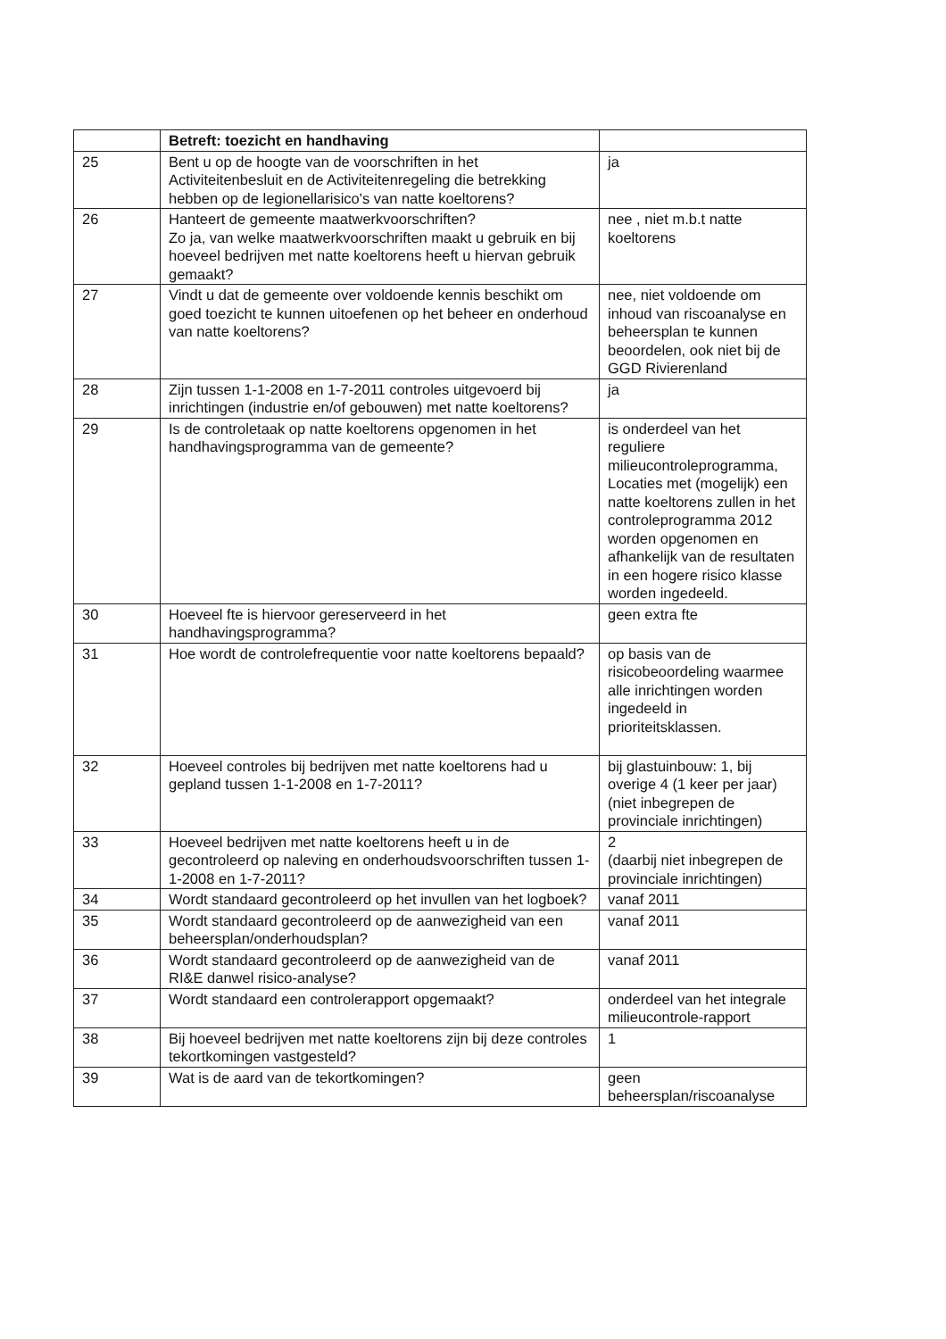| | Betreft: toezicht en handhaving | |
| 25 | Bent u op de hoogte van de voorschriften in het Activiteitenbesluit en de Activiteitenregeling die betrekking hebben op de legionellarisico's van natte koeltorens? | ja |
| 26 | Hanteert de gemeente maatwerkvoorschriften? Zo ja, van welke maatwerkvoorschriften maakt u gebruik en bij hoeveel bedrijven met natte koeltorens heeft u hiervan gebruik gemaakt? | nee , niet m.b.t natte koeltorens |
| 27 | Vindt u dat de gemeente over voldoende kennis beschikt om goed toezicht te kunnen uitoefenen op het beheer en onderhoud van natte koeltorens? | nee, niet voldoende om inhoud van riscoanalyse en beheersplan te kunnen beoordelen, ook niet bij de GGD Rivierenland |
| 28 | Zijn tussen 1-1-2008 en 1-7-2011 controles uitgevoerd bij inrichtingen (industrie en/of gebouwen) met natte koeltorens? | ja |
| 29 | Is de controletaak op natte koeltorens opgenomen in het handhavingsprogramma van de gemeente? | is onderdeel van het reguliere milieucontroleprogramma, Locaties met (mogelijk) een natte koeltorens zullen in het controleprogramma 2012 worden opgenomen en afhankelijk van de resultaten in een hogere risico klasse worden ingedeeld. |
| 30 | Hoeveel fte is hiervoor gereserveerd in het handhavingsprogramma? | geen extra fte |
| 31 | Hoe wordt de controlefrequentie voor natte koeltorens bepaald? | op basis van de risicobeoordeling waarmee alle inrichtingen worden ingedeeld in prioriteitsklassen. |
| 32 | Hoeveel controles bij bedrijven met natte koeltorens had u gepland tussen 1-1-2008 en 1-7-2011? | bij glastuinbouw: 1, bij overige 4 (1 keer per jaar) (niet inbegrepen de provinciale inrichtingen) |
| 33 | Hoeveel bedrijven met natte koeltorens heeft u in de gecontroleerd op naleving en onderhoudsvoorschriften tussen 1-1-2008 en 1-7-2011? | 2 (daarbij niet inbegrepen de provinciale inrichtingen) |
| 34 | Wordt standaard gecontroleerd op het invullen van het logboek? | vanaf 2011 |
| 35 | Wordt standaard gecontroleerd op de aanwezigheid van een beheersplan/onderhoudsplan? | vanaf 2011 |
| 36 | Wordt standaard gecontroleerd op de aanwezigheid van de RI&E danwel risico-analyse? | vanaf 2011 |
| 37 | Wordt standaard een controlerapport opgemaakt? | onderdeel van het integrale milieucontrole-rapport |
| 38 | Bij hoeveel bedrijven met natte koeltorens zijn bij deze controles tekortkomingen vastgesteld? | 1 |
| 39 | Wat is de aard van de tekortkomingen? | geen beheersplan/riscoanalyse |